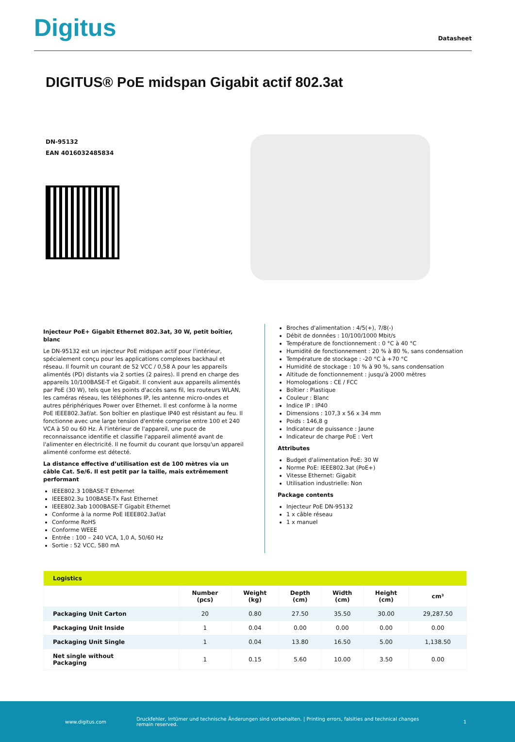Digitus
Datasheet
DIGITUS® PoE midspan Gigabit actif 802.3at
DN-95132
EAN 4016032485834
Injecteur PoE+ Gigabit Ethernet 802.3at, 30 W, petit boîtier, blanc
Le DN-95132 est un injecteur PoE midspan actif pour l'intérieur, spécialement conçu pour les applications complexes backhaul et réseau. Il fournit un courant de 52 VCC / 0,58 A pour les appareils alimentés (PD) distants via 2 sorties (2 paires). Il prend en charge des appareils 10/100BASE-T et Gigabit. Il convient aux appareils alimentés par PoE (30 W), tels que les points d'accès sans fil, les routeurs WLAN, les caméras réseau, les téléphones IP, les antenne micro-ondes et autres périphériques Power over Ethernet. Il est conforme à la norme PoE IEEE802.3af/at. Son boîtier en plastique IP40 est résistant au feu. Il fonctionne avec une large tension d'entrée comprise entre 100 et 240 VCA à 50 ou 60 Hz. À l'intérieur de l'appareil, une puce de reconnaissance identifie et classifie l'appareil alimenté avant de l'alimenter en électricité. Il ne fournit du courant que lorsqu'un appareil alimenté conforme est détecté.
La distance effective d’utilisation est de 100 mètres via un câble Cat. 5e/6. Il est petit par la taille, mais extrêmement performant
IEEE802.3 10BASE-T Ethernet
IEEE802.3u 100BASE-Tx Fast Ethernet
IEEE802.3ab 1000BASE-T Gigabit Ethernet
Conforme à la norme PoE IEEE802.3af/at
Conforme RoHS
Conforme WEEE
Entrée : 100 – 240 VCA, 1,0 A, 50/60 Hz
Sortie : 52 VCC, 580 mA
Broches d'alimentation : 4/5(+), 7/8(-)
Débit de données : 10/100/1000 Mbit/s
Température de fonctionnement : 0 °C à 40 °C
Humidité de fonctionnement : 20 % à 80 %, sans condensation
Température de stockage : -20 °C à +70 °C
Humidité de stockage : 10 % à 90 %, sans condensation
Altitude de fonctionnement : jusqu'à 2000 mètres
Homologations : CE / FCC
Boîtier : Plastique
Couleur : Blanc
Indice IP : IP40
Dimensions : 107,3 x 56 x 34 mm
Poids : 146,8 g
Indicateur de puissance : Jaune
Indicateur de charge PoE : Vert
Attributes
Budget d'alimentation PoE: 30 W
Norme PoE: IEEE802.3at (PoE+)
Vitesse Ethernet: Gigabit
Utilisation industrielle: Non
Package contents
Injecteur PoE DN-95132
1 x câble réseau
1 x manuel
| Logistics | | | | | | |
| --- | --- | --- | --- | --- | --- | --- |
| | Number (pcs) | Weight (kg) | Depth (cm) | Width (cm) | Height (cm) | cm³ |
| Packaging Unit Carton | 20 | 0.80 | 27.50 | 35.50 | 30.00 | 29,287.50 |
| Packaging Unit Inside | 1 | 0.04 | 0.00 | 0.00 | 0.00 | 0.00 |
| Packaging Unit Single | 1 | 0.04 | 13.80 | 16.50 | 5.00 | 1,138.50 |
| Net single without Packaging | 1 | 0.15 | 5.60 | 10.00 | 3.50 | 0.00 |
www.digitus.com Druckfehler, Irrtümer und technische Änderungen sind vorbehalten. | Printing errors, falsities and technical changes remain reserved. 1